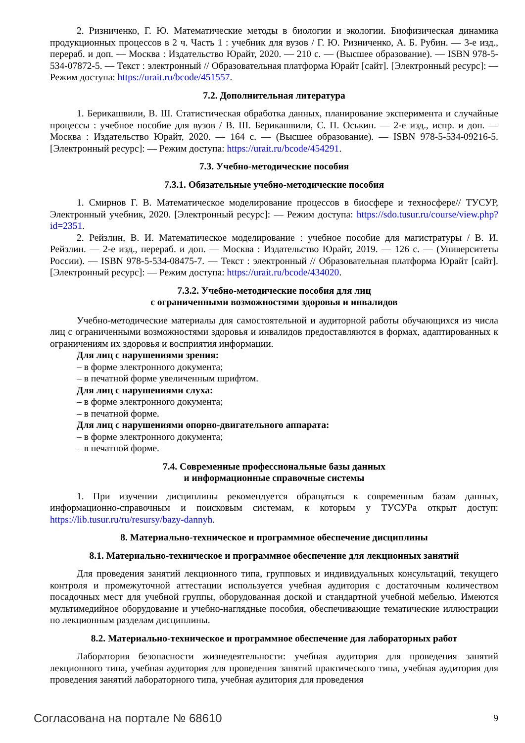2. Ризниченко, Г. Ю. Математические методы в биологии и экологии. Биофизическая динамика продукционных процессов в 2 ч. Часть 1 : учебник для вузов / Г. Ю. Ризниченко, А. Б. Рубин. — 3-е изд., перераб. и доп. — Москва : Издательство Юрайт, 2020. — 210 с. — (Высшее образование). — ISBN 978-5-534-07872-5. — Текст : электронный // Образовательная платформа Юрайт [сайт]. [Электронный ресурс]: — Режим доступа: https://urait.ru/bcode/451557.
7.2. Дополнительная литература
1. Берикашвили, В. Ш. Статистическая обработка данных, планирование эксперимента и случайные процессы : учебное пособие для вузов / В. Ш. Берикашвили, С. П. Оськин. — 2-е изд., испр. и доп. — Москва : Издательство Юрайт, 2020. — 164 с. — (Высшее образование). — ISBN 978-5-534-09216-5. [Электронный ресурс]: — Режим доступа: https://urait.ru/bcode/454291.
7.3. Учебно-методические пособия
7.3.1. Обязательные учебно-методические пособия
1. Смирнов Г. В. Математическое моделирование процессов в биосфере и техносфере// ТУСУР, Электронный учебник, 2020. [Электронный ресурс]: — Режим доступа: https://sdo.tusur.ru/course/view.php?id=2351.
2. Рейзлин, В. И. Математическое моделирование : учебное пособие для магистратуры / В. И. Рейзлин. — 2-е изд., перераб. и доп. — Москва : Издательство Юрайт, 2019. — 126 с. — (Университеты России). — ISBN 978-5-534-08475-7. — Текст : электронный // Образовательная платформа Юрайт [сайт]. [Электронный ресурс]: — Режим доступа: https://urait.ru/bcode/434020.
7.3.2. Учебно-методические пособия для лиц
с ограниченными возможностями здоровья и инвалидов
Учебно-методические материалы для самостоятельной и аудиторной работы обучающихся из числа лиц с ограниченными возможностями здоровья и инвалидов предоставляются в формах, адаптированных к ограничениям их здоровья и восприятия информации.
Для лиц с нарушениями зрения:
– в форме электронного документа;
– в печатной форме увеличенным шрифтом.
Для лиц с нарушениями слуха:
– в форме электронного документа;
– в печатной форме.
Для лиц с нарушениями опорно-двигательного аппарата:
– в форме электронного документа;
– в печатной форме.
7.4. Современные профессиональные базы данных
и информационные справочные системы
1. При изучении дисциплины рекомендуется обращаться к современным базам данных, информационно-справочным и поисковым системам, к которым у ТУСУРа открыт доступ: https://lib.tusur.ru/ru/resursy/bazy-dannyh.
8. Материально-техническое и программное обеспечение дисциплины
8.1. Материально-техническое и программное обеспечение для лекционных занятий
Для проведения занятий лекционного типа, групповых и индивидуальных консультаций, текущего контроля и промежуточной аттестации используется учебная аудитория с достаточным количеством посадочных мест для учебной группы, оборудованная доской и стандартной учебной мебелью. Имеются мультимедийное оборудование и учебно-наглядные пособия, обеспечивающие тематические иллюстрации по лекционным разделам дисциплины.
8.2. Материально-техническое и программное обеспечение для лабораторных работ
Лаборатория безопасности жизнедеятельности: учебная аудитория для проведения занятий лекционного типа, учебная аудитория для проведения занятий практического типа, учебная аудитория для проведения занятий лабораторного типа, учебная аудитория для проведения
Согласована на портале № 68610 9